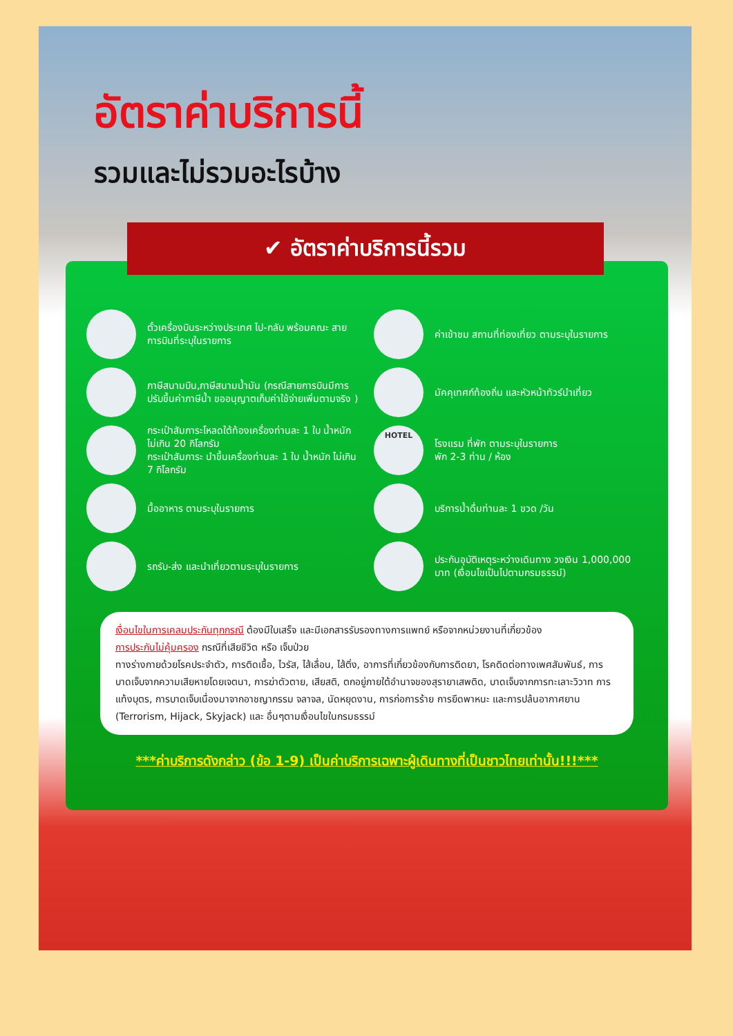อัตราค่าบริการนี้
รวมและไม่รวมอะไรบ้าง
ตั๋วเครื่องบินระหว่างประเทศ ไป-กลับ พร้อมคณะ สายการบินที่ระบุในรายการ
ค่าเข้าชม สถานที่ท่องเที่ยว ตามระบุในรายการ
ภาษีสนามบิน,ภาษีสนามน้ำมัน (กรณีสายการบินมีการปรับขึ้นค่าภาษีน้ำ ขออนุญาตเก็บค่าใช้จ่ายเพิ่มตามจริง )
มัคคุเทศก์ท้องถิ่น และหัวหน้าทัวร์นำเที่ยว
กระเป๋าสัมภาระโหลดใต้ท้องเครื่องท่านละ 1 ใบ น้ำหนัก ไม่เกิน 20 กิโลกรัม
กระเป๋าสัมภาระ นำขึ้นเครื่องท่านละ 1 ใบ น้ำหนัก ไม่เกิน 7 กิโลกรัม
HOTEL
โรงแรม ที่พัก ตามระบุในรายการ
พัก 2-3 ท่าน / ห้อง
มื้ออาหาร ตามระบุในรายการ
บริการน้ำดื่มท่านละ 1 ขวด /วัน
รถรับ-ส่ง และนำเที่ยวตามระบุในรายการ
ประกันอุบัติเหตุระหว่างเดินทาง วงเงิน 1,000,000 บาท (เงื่อนไขเป็นไปตามกรมธรรม์)
เงื่อนไขในการเคลมประกันทุกกรณี ต้องมีใบเสร็จ และมีเอกสารรับรองทางการแพทย์ หรือจากหน่วยงานที่เกี่ยวข้อง
การประกันไม่คุ้มครอง กรณีที่เสียชีวิต หรือ เจ็บป่วย
ทางร่างกายด้วยโรคประจำตัว, การติดเชื้อ, ไวรัส, ไส้เลื่อน, ไส้ติ่ง, อาการที่เกี่ยวข้องกับการติดยา, โรคติดต่อทางเพศสัมพันธ์, การบาดเจ็บจากความเสียหายโดยเจตนา, การฆ่าตัวตาย, เสียสติ, ตกอยู่ภายใต้อำนาจของสุรายาเสพติด, บาดเจ็บจากการทะเลาะวิวาท การแท้งบุตร, การบาดเจ็บเนื่องมาจากอาชญากรรม จลาจล, นัดหยุดงาน, การก่อการร้าย การยึดพาหนะ และการปล้นอากาศยาน (Terrorism, Hijack, Skyjack) และ อื่นๆตามเงื่อนไขในกรมธรรม์
***ค่าบริการดังกล่าว (ข้อ 1-9) เป็นค่าบริการเฉพาะผู้เดินทางที่เป็นชาวไทยเท่านั้น!!!***
✔ อัตราค่าบริการนี้รวม